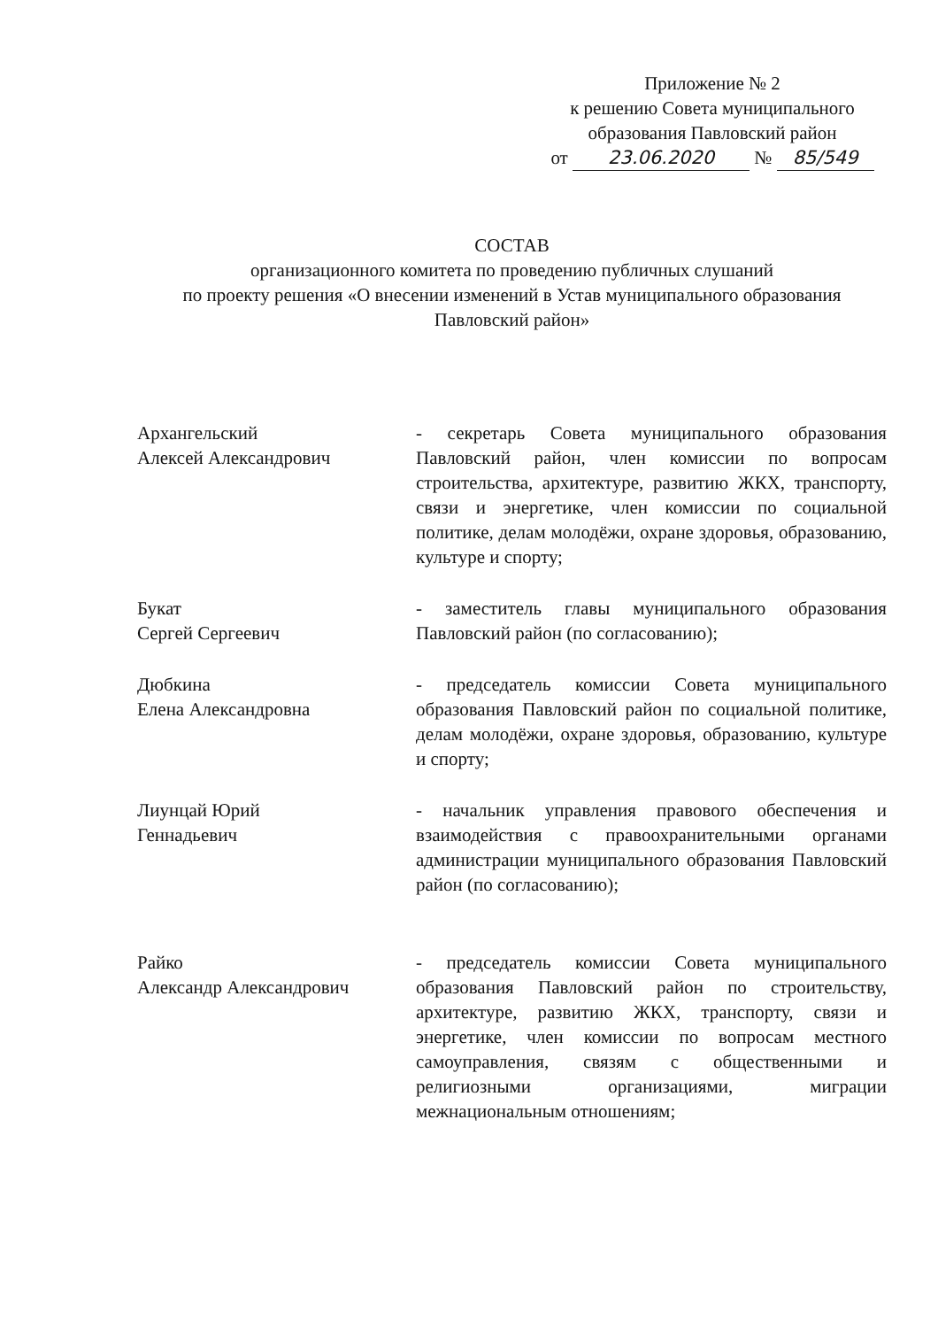Приложение № 2
к решению Совета муниципального
образования Павловский район
от 23.06.2020 № 85/549
СОСТАВ
организационного комитета по проведению публичных слушаний
по проекту решения «О внесении изменений в Устав муниципального образования Павловский район»
Архангельский
Алексей Александрович
- секретарь Совета муниципального образования Павловский район, член комиссии по вопросам строительства, архитектуре, развитию ЖКХ, транспорту, связи и энергетике, член комиссии по социальной политике, делам молодёжи, охране здоровья, образованию, культуре и спорту;
Букат
Сергей Сергеевич
- заместитель главы муниципального образования Павловский район (по согласованию);
Дюбкина
Елена Александровна
- председатель комиссии Совета муниципального образования Павловский район по социальной политике, делам молодёжи, охране здоровья, образованию, культуре и спорту;
Лиунцай Юрий
Геннадьевич
- начальник управления правового обеспечения и взаимодействия с правоохранительными органами администрации муниципального образования Павловский район (по согласованию);
Райко
Александр Александрович
- председатель комиссии Совета муниципального образования Павловский район по строительству, архитектуре, развитию ЖКХ, транспорту, связи и энергетике, член комиссии по вопросам местного самоуправления, связям с общественными и религиозными организациями, миграции межнациональным отношениям;